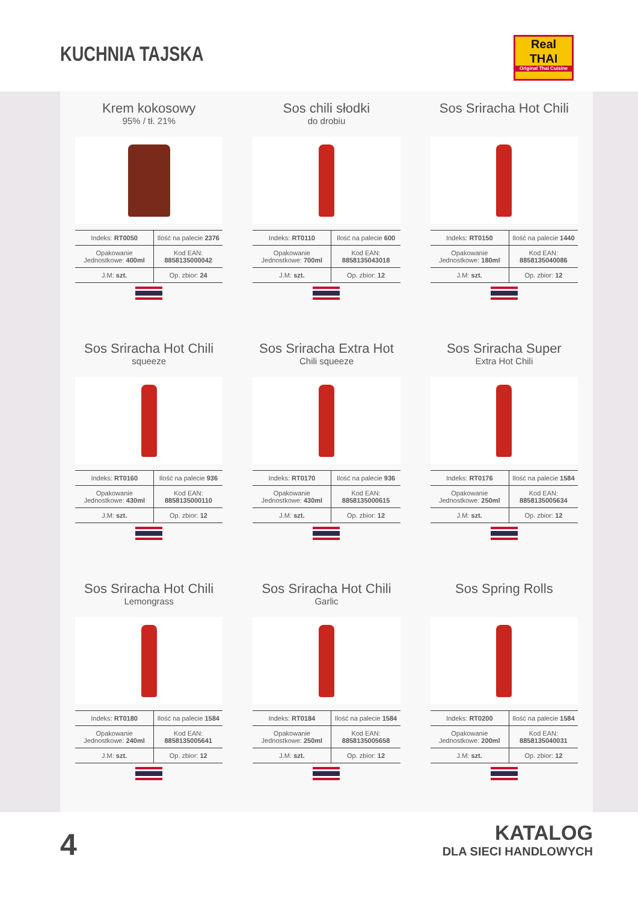KUCHNIA TAJSKA
Real
THAI
Original Thai Cuisine
Krem kokosowy
95% / tł. 21%
| Indeks: RT0050 | Ilość na palecie 2376 |
| Opakowanie Jednostkowe: 400ml | Kod EAN: 8858135000042 |
| J.M: szt. | Op. zbior: 24 |
Sos chili słodki
do drobiu
| Indeks: RT0110 | Ilość na palecie 600 |
| Opakowanie Jednostkowe: 700ml | Kod EAN: 8858135043018 |
| J.M: szt. | Op. zbior: 12 |
Sos Sriracha Hot Chili
| Indeks: RT0150 | Ilość na palecie 1440 |
| Opakowanie Jednostkowe: 180ml | Kod EAN: 8858135040086 |
| J.M: szt. | Op. zbior: 12 |
Sos Sriracha Hot Chili
squeeze
| Indeks: RT0160 | Ilość na palecie 936 |
| Opakowanie Jednostkowe: 430ml | Kod EAN: 8858135000110 |
| J.M: szt. | Op. zbior: 12 |
Sos Sriracha Extra Hot
Chili squeeze
| Indeks: RT0170 | Ilość na palecie 936 |
| Opakowanie Jednostkowe: 430ml | Kod EAN: 8858135000615 |
| J.M: szt. | Op. zbior: 12 |
Sos Sriracha Super
Extra Hot Chili
| Indeks: RT0176 | Ilość na palecie 1584 |
| Opakowanie Jednostkowe: 250ml | Kod EAN: 8858135005634 |
| J.M: szt. | Op. zbior: 12 |
Sos Sriracha Hot Chili
Lemongrass
| Indeks: RT0180 | Ilość na palecie 1584 |
| Opakowanie Jednostkowe: 240ml | Kod EAN: 8858135005641 |
| J.M: szt. | Op. zbior: 12 |
Sos Sriracha Hot Chili
Garlic
| Indeks: RT0184 | Ilość na palecie 1584 |
| Opakowanie Jednostkowe: 250ml | Kod EAN: 8858135005658 |
| J.M: szt. | Op. zbior: 12 |
Sos Spring Rolls
| Indeks: RT0200 | Ilość na palecie 1584 |
| Opakowanie Jednostkowe: 200ml | Kod EAN: 8858135040031 |
| J.M: szt. | Op. zbior: 12 |
4
KATALOG
DLA SIECI HANDLOWYCH